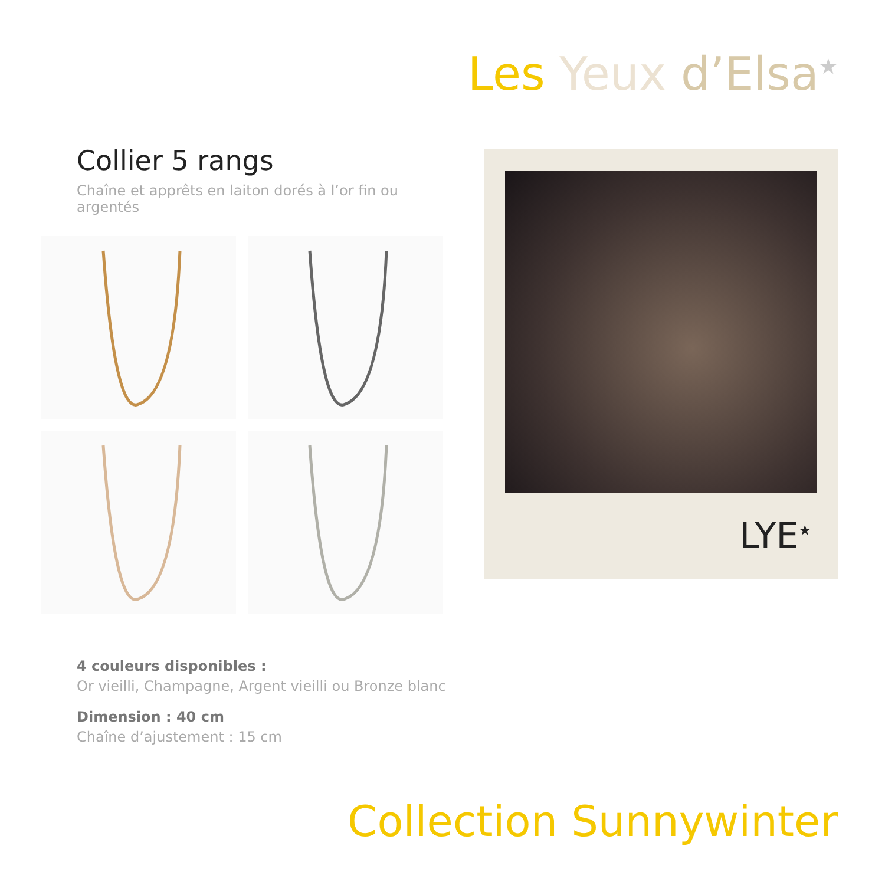Les Yeux d’Elsa<sup>★</sup>
Collier 5 rangs
Chaîne et apprêts en laiton dorés à l’or fin ou argentés
LYE<sup>★</sup>
4 couleurs disponibles :
Or vieilli, Champagne, Argent vieilli ou Bronze blanc
Dimension : 40 cm
Chaîne d’ajustement : 15 cm
Collection Sunnywinter